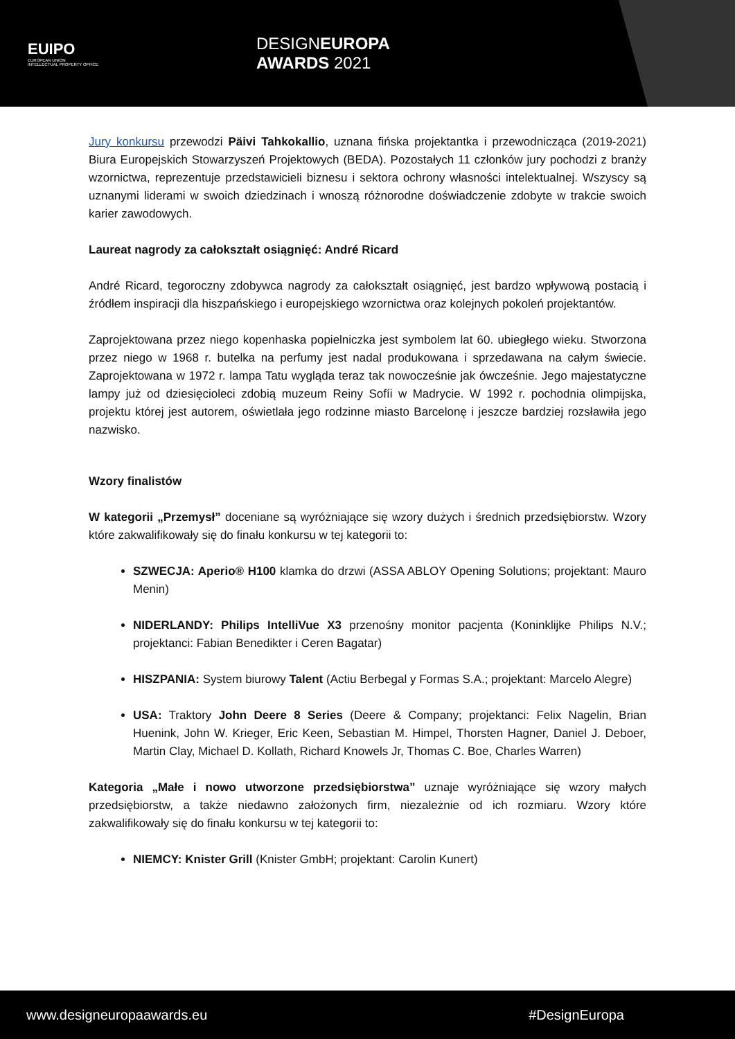EUIPO
EUROPEAN UNION
INTELLECTUAL PROPERTY OFFICE
DESIGNEUROPA
AWARDS 2021
Jury konkursu przewodzi Päivi Tahkokallio, uznana fińska projektantka i przewodnicząca (2019-2021) Biura Europejskich Stowarzyszeń Projektowych (BEDA). Pozostałych 11 członków jury pochodzi z branży wzornictwa, reprezentuje przedstawicieli biznesu i sektora ochrony własności intelektualnej. Wszyscy są uznanymi liderami w swoich dziedzinach i wnoszą różnorodne doświadczenie zdobyte w trakcie swoich karier zawodowych.
Laureat nagrody za całokształt osiągnięć: André Ricard
André Ricard, tegoroczny zdobywca nagrody za całokształt osiągnięć, jest bardzo wpływową postacią i źródłem inspiracji dla hiszpańskiego i europejskiego wzornictwa oraz kolejnych pokoleń projektantów.
Zaprojektowana przez niego kopenhaska popielniczka jest symbolem lat 60. ubiegłego wieku. Stworzona przez niego w 1968 r. butelka na perfumy jest nadal produkowana i sprzedawana na całym świecie. Zaprojektowana w 1972 r. lampa Tatu wygląda teraz tak nowocześnie jak ówcześnie. Jego majestatyczne lampy już od dziesięcioleci zdobią muzeum Reiny Sofíi w Madrycie. W 1992 r. pochodnia olimpijska, projektu której jest autorem, oświetlała jego rodzinne miasto Barcelonę i jeszcze bardziej rozsławiła jego nazwisko.
Wzory finalistów
W kategorii „Przemysł” doceniane są wyróżniające się wzory dużych i średnich przedsiębiorstw. Wzory które zakwalifikowały się do finału konkursu w tej kategorii to:
SZWECJA: Aperio® H100 klamka do drzwi (ASSA ABLOY Opening Solutions; projektant: Mauro Menin)
NIDERLANDY: Philips IntelliVue X3 przenośny monitor pacjenta (Koninklijke Philips N.V.; projektanci: Fabian Benedikter i Ceren Bagatar)
HISZPANIA: System biurowy Talent (Actiu Berbegal y Formas S.A.; projektant: Marcelo Alegre)
USA: Traktory John Deere 8 Series (Deere & Company; projektanci: Felix Nagelin, Brian Huenink, John W. Krieger, Eric Keen, Sebastian M. Himpel, Thorsten Hagner, Daniel J. Deboer, Martin Clay, Michael D. Kollath, Richard Knowels Jr, Thomas C. Boe, Charles Warren)
Kategoria „Małe i nowo utworzone przedsiębiorstwa” uznaje wyróżniające się wzory małych przedsiębiorstw, a także niedawno założonych firm, niezależnie od ich rozmiaru. Wzory które zakwalifikowały się do finału konkursu w tej kategorii to:
NIEMCY: Knister Grill (Knister GmbH; projektant: Carolin Kunert)
www.designeuropaawards.eu #DesignEuropa